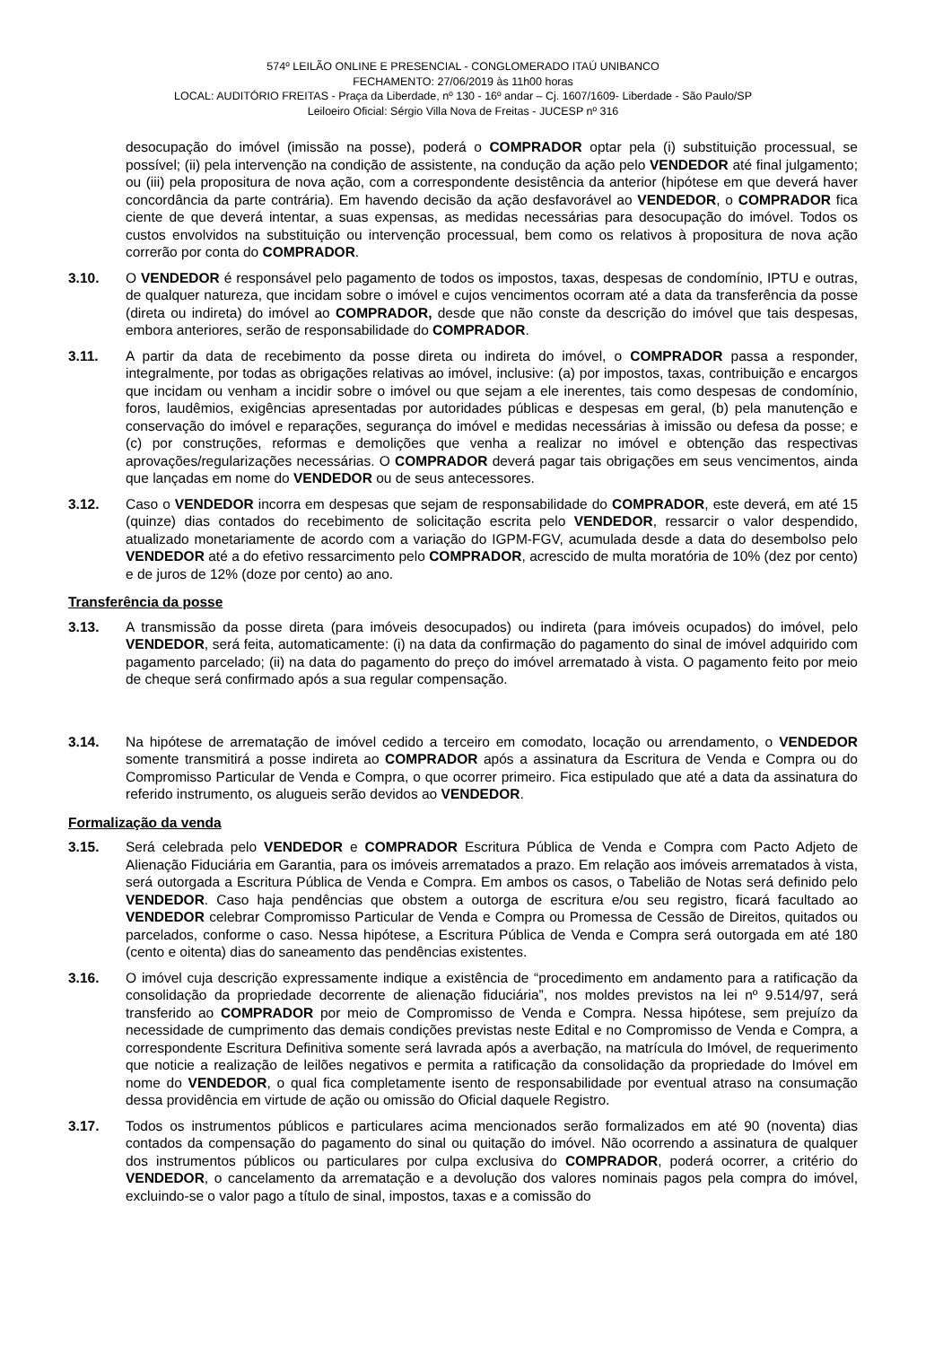574º LEILÃO ONLINE E PRESENCIAL - CONGLOMERADO ITAÚ UNIBANCO
FECHAMENTO: 27/06/2019 às 11h00 horas
LOCAL: AUDITÓRIO FREITAS - Praça da Liberdade, nº 130 - 16º andar – Cj. 1607/1609- Liberdade - São Paulo/SP
Leiloeiro Oficial: Sérgio Villa Nova de Freitas - JUCESP nº 316
desocupação do imóvel (imissão na posse), poderá o COMPRADOR optar pela (i) substituição processual, se possível; (ii) pela intervenção na condição de assistente, na condução da ação pelo VENDEDOR até final julgamento; ou (iii) pela propositura de nova ação, com a correspondente desistência da anterior (hipótese em que deverá haver concordância da parte contrária). Em havendo decisão da ação desfavorável ao VENDEDOR, o COMPRADOR fica ciente de que deverá intentar, a suas expensas, as medidas necessárias para desocupação do imóvel. Todos os custos envolvidos na substituição ou intervenção processual, bem como os relativos à propositura de nova ação correrão por conta do COMPRADOR.
3.10. O VENDEDOR é responsável pelo pagamento de todos os impostos, taxas, despesas de condomínio, IPTU e outras, de qualquer natureza, que incidam sobre o imóvel e cujos vencimentos ocorram até a data da transferência da posse (direta ou indireta) do imóvel ao COMPRADOR, desde que não conste da descrição do imóvel que tais despesas, embora anteriores, serão de responsabilidade do COMPRADOR.
3.11. A partir da data de recebimento da posse direta ou indireta do imóvel, o COMPRADOR passa a responder, integralmente, por todas as obrigações relativas ao imóvel, inclusive: (a) por impostos, taxas, contribuição e encargos que incidam ou venham a incidir sobre o imóvel ou que sejam a ele inerentes, tais como despesas de condomínio, foros, laudêmios, exigências apresentadas por autoridades públicas e despesas em geral, (b) pela manutenção e conservação do imóvel e reparações, segurança do imóvel e medidas necessárias à imissão ou defesa da posse; e (c) por construções, reformas e demolições que venha a realizar no imóvel e obtenção das respectivas aprovações/regularizações necessárias. O COMPRADOR deverá pagar tais obrigações em seus vencimentos, ainda que lançadas em nome do VENDEDOR ou de seus antecessores.
3.12. Caso o VENDEDOR incorra em despesas que sejam de responsabilidade do COMPRADOR, este deverá, em até 15 (quinze) dias contados do recebimento de solicitação escrita pelo VENDEDOR, ressarcir o valor despendido, atualizado monetariamente de acordo com a variação do IGPM-FGV, acumulada desde a data do desembolso pelo VENDEDOR até a do efetivo ressarcimento pelo COMPRADOR, acrescido de multa moratória de 10% (dez por cento) e de juros de 12% (doze por cento) ao ano.
Transferência da posse
3.13. A transmissão da posse direta (para imóveis desocupados) ou indireta (para imóveis ocupados) do imóvel, pelo VENDEDOR, será feita, automaticamente: (i) na data da confirmação do pagamento do sinal de imóvel adquirido com pagamento parcelado; (ii) na data do pagamento do preço do imóvel arrematado à vista. O pagamento feito por meio de cheque será confirmado após a sua regular compensação.
3.14. Na hipótese de arrematação de imóvel cedido a terceiro em comodato, locação ou arrendamento, o VENDEDOR somente transmitirá a posse indireta ao COMPRADOR após a assinatura da Escritura de Venda e Compra ou do Compromisso Particular de Venda e Compra, o que ocorrer primeiro. Fica estipulado que até a data da assinatura do referido instrumento, os alugueis serão devidos ao VENDEDOR.
Formalização da venda
3.15. Será celebrada pelo VENDEDOR e COMPRADOR Escritura Pública de Venda e Compra com Pacto Adjeto de Alienação Fiduciária em Garantia, para os imóveis arrematados a prazo. Em relação aos imóveis arrematados à vista, será outorgada a Escritura Pública de Venda e Compra. Em ambos os casos, o Tabelião de Notas será definido pelo VENDEDOR. Caso haja pendências que obstem a outorga de escritura e/ou seu registro, ficará facultado ao VENDEDOR celebrar Compromisso Particular de Venda e Compra ou Promessa de Cessão de Direitos, quitados ou parcelados, conforme o caso. Nessa hipótese, a Escritura Pública de Venda e Compra será outorgada em até 180 (cento e oitenta) dias do saneamento das pendências existentes.
3.16. O imóvel cuja descrição expressamente indique a existência de “procedimento em andamento para a ratificação da consolidação da propriedade decorrente de alienação fiduciária”, nos moldes previstos na lei nº 9.514/97, será transferido ao COMPRADOR por meio de Compromisso de Venda e Compra. Nessa hipótese, sem prejuízo da necessidade de cumprimento das demais condições previstas neste Edital e no Compromisso de Venda e Compra, a correspondente Escritura Definitiva somente será lavrada após a averbação, na matrícula do Imóvel, de requerimento que noticie a realização de leilões negativos e permita a ratificação da consolidação da propriedade do Imóvel em nome do VENDEDOR, o qual fica completamente isento de responsabilidade por eventual atraso na consumação dessa providência em virtude de ação ou omissão do Oficial daquele Registro.
3.17. Todos os instrumentos públicos e particulares acima mencionados serão formalizados em até 90 (noventa) dias contados da compensação do pagamento do sinal ou quitação do imóvel. Não ocorrendo a assinatura de qualquer dos instrumentos públicos ou particulares por culpa exclusiva do COMPRADOR, poderá ocorrer, a critério do VENDEDOR, o cancelamento da arrematação e a devolução dos valores nominais pagos pela compra do imóvel, excluindo-se o valor pago a título de sinal, impostos, taxas e a comissão do